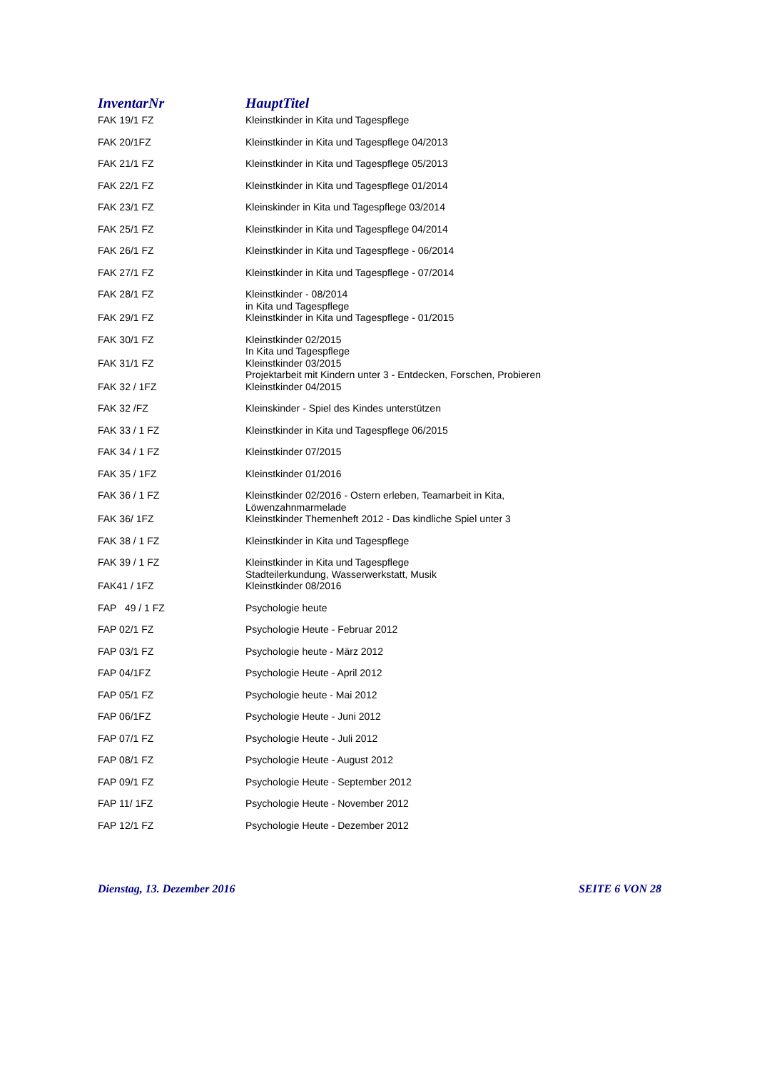| InventarNr | HauptTitel |
| --- | --- |
| FAK 19/1 FZ | Kleinstkinder in Kita und Tagespflege |
| FAK 20/1FZ | Kleinstkinder in Kita und Tagespflege 04/2013 |
| FAK 21/1 FZ | Kleinstkinder in Kita und Tagespflege 05/2013 |
| FAK 22/1 FZ | Kleinstkinder in Kita und Tagespflege 01/2014 |
| FAK 23/1 FZ | Kleinskinder in Kita und Tagespflege 03/2014 |
| FAK 25/1 FZ | Kleinstkinder in Kita und Tagespflege 04/2014 |
| FAK 26/1 FZ | Kleinstkinder in Kita und Tagespflege - 06/2014 |
| FAK 27/1 FZ | Kleinstkinder in Kita und Tagespflege - 07/2014 |
| FAK 28/1 FZ | Kleinstkinder - 08/2014 in Kita und Tagespflege |
| FAK 29/1 FZ | Kleinstkinder in Kita und Tagespflege - 01/2015 |
| FAK 30/1 FZ | Kleinstkinder 02/2015 In Kita und Tagespflege |
| FAK 31/1 FZ | Kleinstkinder 03/2015 Projektarbeit mit Kindern unter 3 - Entdecken, Forschen, Probieren |
| FAK 32 / 1FZ | Kleinstkinder 04/2015 |
| FAK 32 /FZ | Kleinskinder - Spiel des Kindes unterstützen |
| FAK 33 / 1 FZ | Kleinstkinder in Kita und Tagespflege 06/2015 |
| FAK 34 / 1 FZ | Kleinstkinder 07/2015 |
| FAK 35 / 1FZ | Kleinstkinder 01/2016 |
| FAK 36 / 1 FZ | Kleinstkinder 02/2016 - Ostern erleben, Teamarbeit in Kita, Löwenzahnmarmelade |
| FAK 36/ 1FZ | Kleinstkinder Themenheft 2012 - Das kindliche Spiel unter 3 |
| FAK 38 / 1 FZ | Kleinstkinder in Kita und Tagespflege |
| FAK 39 / 1 FZ | Kleinstkinder in Kita und Tagespflege Stadteilerkundung, Wasserwerkstatt, Musik |
| FAK41 / 1FZ | Kleinstkinder 08/2016 |
| FAP 49 / 1 FZ | Psychologie heute |
| FAP 02/1 FZ | Psychologie Heute - Februar 2012 |
| FAP 03/1 FZ | Psychologie heute - März 2012 |
| FAP 04/1FZ | Psychologie Heute - April 2012 |
| FAP 05/1 FZ | Psychologie heute - Mai 2012 |
| FAP 06/1FZ | Psychologie Heute - Juni 2012 |
| FAP 07/1 FZ | Psychologie Heute - Juli 2012 |
| FAP 08/1 FZ | Psychologie Heute - August 2012 |
| FAP 09/1 FZ | Psychologie Heute - September 2012 |
| FAP 11/ 1FZ | Psychologie Heute - November 2012 |
| FAP 12/1 FZ | Psychologie Heute - Dezember 2012 |
Dienstag, 13. Dezember 2016 SEITE 6 VON 28